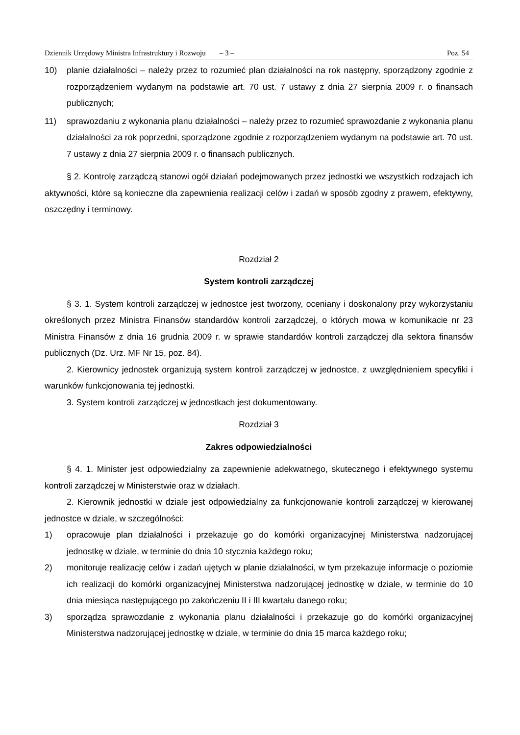Dziennik Urzędowy Ministra Infrastruktury i Rozwoju – 3 – Poz. 54
10) planie działalności – należy przez to rozumieć plan działalności na rok następny, sporządzony zgodnie z rozporządzeniem wydanym na podstawie art. 70 ust. 7 ustawy z dnia 27 sierpnia 2009 r. o finansach publicznych;
11) sprawozdaniu z wykonania planu działalności – należy przez to rozumieć sprawozdanie z wykonania planu działalności za rok poprzedni, sporządzone zgodnie z rozporządzeniem wydanym na podstawie art. 70 ust. 7 ustawy z dnia 27 sierpnia 2009 r. o finansach publicznych.
§ 2. Kontrolę zarządczą stanowi ogół działań podejmowanych przez jednostki we wszystkich rodzajach ich aktywności, które są konieczne dla zapewnienia realizacji celów i zadań w sposób zgodny z prawem, efektywny, oszczędny i terminowy.
Rozdział 2
System kontroli zarządczej
§ 3. 1. System kontroli zarządczej w jednostce jest tworzony, oceniany i doskonalony przy wykorzystaniu określonych przez Ministra Finansów standardów kontroli zarządczej, o których mowa w komunikacie nr 23 Ministra Finansów z dnia 16 grudnia 2009 r. w sprawie standardów kontroli zarządczej dla sektora finansów publicznych (Dz. Urz. MF Nr 15, poz. 84).
2. Kierownicy jednostek organizują system kontroli zarządczej w jednostce, z uwzględnieniem specyfiki i warunków funkcjonowania tej jednostki.
3. System kontroli zarządczej w jednostkach jest dokumentowany.
Rozdział 3
Zakres odpowiedzialności
§ 4. 1. Minister jest odpowiedzialny za zapewnienie adekwatnego, skutecznego i efektywnego systemu kontroli zarządczej w Ministerstwie oraz w działach.
2. Kierownik jednostki w dziale jest odpowiedzialny za funkcjonowanie kontroli zarządczej w kierowanej jednostce w dziale, w szczególności:
1) opracowuje plan działalności i przekazuje go do komórki organizacyjnej Ministerstwa nadzorującej jednostkę w dziale, w terminie do dnia 10 stycznia każdego roku;
2) monitoruje realizację celów i zadań ujętych w planie działalności, w tym przekazuje informacje o poziomie ich realizacji do komórki organizacyjnej Ministerstwa nadzorującej jednostkę w dziale, w terminie do 10 dnia miesiąca następującego po zakończeniu II i III kwartału danego roku;
3) sporządza sprawozdanie z wykonania planu działalności i przekazuje go do komórki organizacyjnej Ministerstwa nadzorującej jednostkę w dziale, w terminie do dnia 15 marca każdego roku;